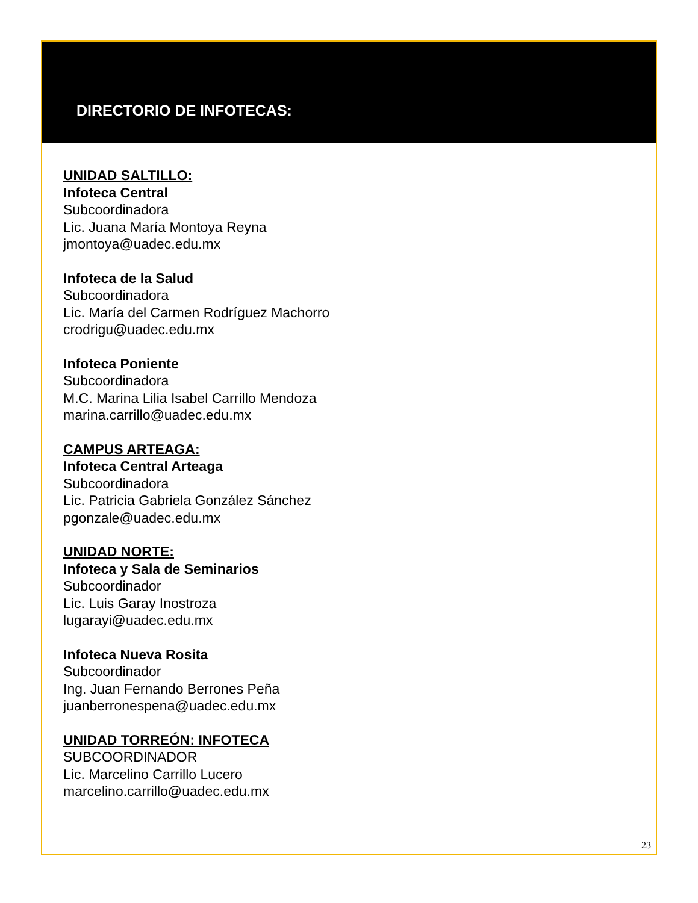DIRECTORIO DE INFOTECAS:
UNIDAD SALTILLO:
Infoteca Central
Subcoordinadora
Lic. Juana María Montoya Reyna
jmontoya@uadec.edu.mx
Infoteca de la Salud
Subcoordinadora
Lic. María del Carmen Rodríguez Machorro
crodrigu@uadec.edu.mx
Infoteca Poniente
Subcoordinadora
M.C. Marina Lilia Isabel Carrillo Mendoza
marina.carrillo@uadec.edu.mx
CAMPUS ARTEAGA:
Infoteca Central Arteaga
Subcoordinadora
Lic. Patricia Gabriela González Sánchez
pgonzale@uadec.edu.mx
UNIDAD NORTE:
Infoteca y Sala de Seminarios
Subcoordinador
Lic. Luis Garay Inostroza
lugarayi@uadec.edu.mx
Infoteca Nueva Rosita
Subcoordinador
Ing. Juan Fernando Berrones Peña
juanberronespena@uadec.edu.mx
UNIDAD TORREÓN: INFOTECA
SUBCOORDINADOR
Lic. Marcelino Carrillo Lucero
marcelino.carrillo@uadec.edu.mx
23